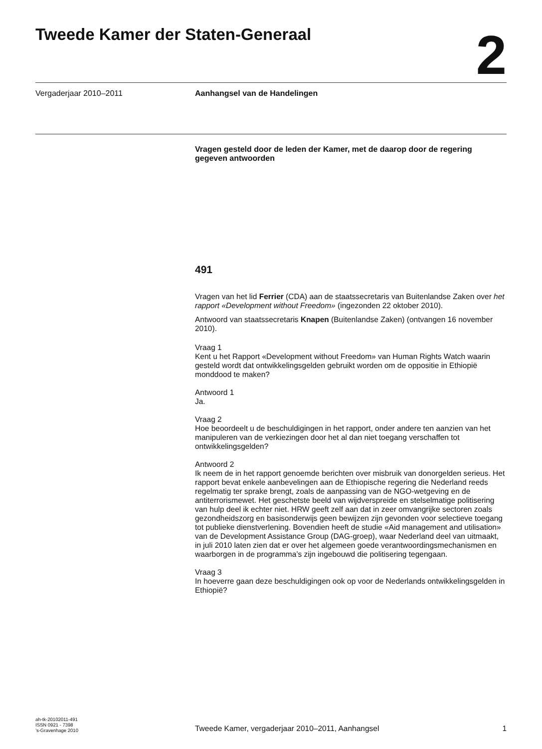Tweede Kamer der Staten-Generaal
2
Vergaderjaar 2010–2011 Aanhangsel van de Handelingen
Vragen gesteld door de leden der Kamer, met de daarop door de regering gegeven antwoorden
491
Vragen van het lid Ferrier (CDA) aan de staatssecretaris van Buitenlandse Zaken over het rapport «Development without Freedom» (ingezonden 22 oktober 2010).
Antwoord van staatssecretaris Knapen (Buitenlandse Zaken) (ontvangen 16 november 2010).
Vraag 1
Kent u het Rapport «Development without Freedom» van Human Rights Watch waarin gesteld wordt dat ontwikkelingsgelden gebruikt worden om de oppositie in Ethiopië monddood te maken?
Antwoord 1
Ja.
Vraag 2
Hoe beoordeelt u de beschuldigingen in het rapport, onder andere ten aanzien van het manipuleren van de verkiezingen door het al dan niet toegang verschaffen tot ontwikkelingsgelden?
Antwoord 2
Ik neem de in het rapport genoemde berichten over misbruik van donorgelden serieus. Het rapport bevat enkele aanbevelingen aan de Ethiopische regering die Nederland reeds regelmatig ter sprake brengt, zoals de aanpassing van de NGO-wetgeving en de antiterrorismewet. Het geschetste beeld van wijdverspreide en stelselmatige politisering van hulp deel ik echter niet. HRW geeft zelf aan dat in zeer omvangrijke sectoren zoals gezondheidszorg en basisonderwijs geen bewijzen zijn gevonden voor selectieve toegang tot publieke dienstverlening. Bovendien heeft de studie «Aid management and utilisation» van de Development Assistance Group (DAG-groep), waar Nederland deel van uitmaakt, in juli 2010 laten zien dat er over het algemeen goede verantwoordingsmechanismen en waarborgen in de programma’s zijn ingebouwd die politisering tegengaan.
Vraag 3
In hoeverre gaan deze beschuldigingen ook op voor de Nederlands ontwikkelingsgelden in Ethiopië?
ah-tk-20102011-491
ISSN 0921 - 7398
’s-Gravenhage 2010
Tweede Kamer, vergaderjaar 2010–2011, Aanhangsel
1